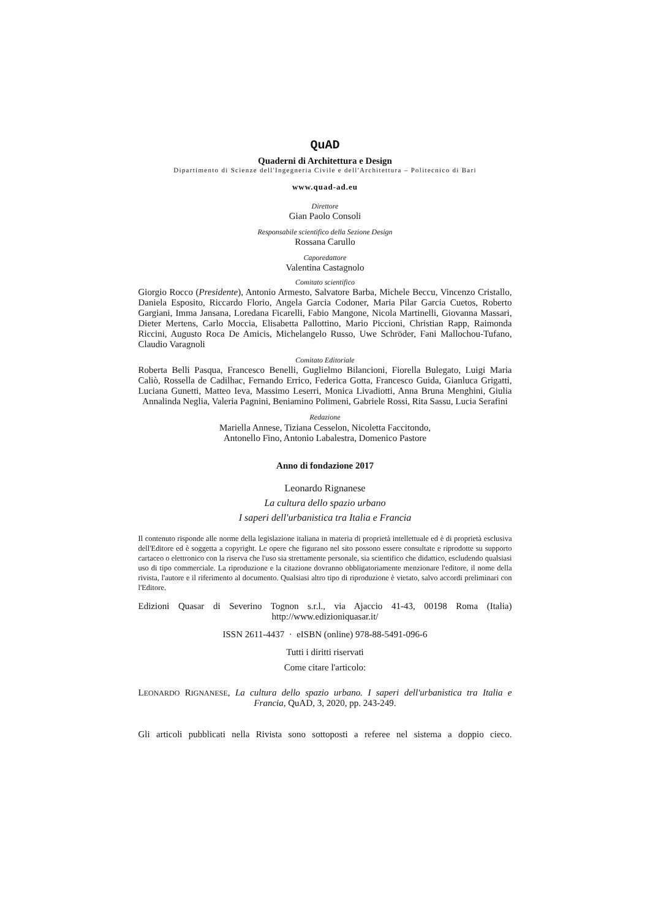QuAD
Quaderni di Architettura e Design
Dipartimento di Scienze dell'Ingegneria Civile e dell'Architettura – Politecnico di Bari
www.quad-ad.eu
Direttore
Gian Paolo Consoli
Responsabile scientifico della Sezione Design
Rossana Carullo
Caporedattore
Valentina Castagnolo
Comitato scientifico
Giorgio Rocco (Presidente), Antonio Armesto, Salvatore Barba, Michele Beccu, Vincenzo Cristallo, Daniela Esposito, Riccardo Florio, Angela Garcia Codoner, Maria Pilar Garcia Cuetos, Roberto Gargiani, Imma Jansana, Loredana Ficarelli, Fabio Mangone, Nicola Martinelli, Giovanna Massari, Dieter Mertens, Carlo Moccia, Elisabetta Pallottino, Mario Piccioni, Christian Rapp, Raimonda Riccini, Augusto Roca De Amicis, Michelangelo Russo, Uwe Schröder, Fani Mallochou-Tufano, Claudio Varagnoli
Comitato Editoriale
Roberta Belli Pasqua, Francesco Benelli, Guglielmo Bilancioni, Fiorella Bulegato, Luigi Maria Caliò, Rossella de Cadilhac, Fernando Errico, Federica Gotta, Francesco Guida, Gianluca Grigatti, Luciana Gunetti, Matteo Ieva, Massimo Leserri, Monica Livadiotti, Anna Bruna Menghini, Giulia Annalinda Neglia, Valeria Pagnini, Beniamino Polimeni, Gabriele Rossi, Rita Sassu, Lucia Serafini
Redazione
Mariella Annese, Tiziana Cesselon, Nicoletta Faccitondo,
Antonello Fino, Antonio Labalestra, Domenico Pastore
Anno di fondazione 2017
Leonardo Rignanese
La cultura dello spazio urbano
I saperi dell'urbanistica tra Italia e Francia
Il contenuto risponde alle norme della legislazione italiana in materia di proprietà intellettuale ed è di proprietà esclusiva dell'Editore ed è soggetta a copyright. Le opere che figurano nel sito possono essere consultate e riprodotte su supporto cartaceo o elettronico con la riserva che l'uso sia strettamente personale, sia scientifico che didattico, escludendo qualsiasi uso di tipo commerciale. La riproduzione e la citazione dovranno obbligatoriamente menzionare l'editore, il nome della rivista, l'autore e il riferimento al documento. Qualsiasi altro tipo di riproduzione è vietato, salvo accordi preliminari con l'Editore.
Edizioni Quasar di Severino Tognon s.r.l., via Ajaccio 41-43, 00198 Roma (Italia) http://www.edizioniquasar.it/
ISSN 2611-4437 · eISBN (online) 978-88-5491-096-6
Tutti i diritti riservati
Come citare l'articolo:
LEONARDO RIGNANESE, La cultura dello spazio urbano. I saperi dell'urbanistica tra Italia e Francia, QuAD, 3, 2020, pp. 243-249.
Gli articoli pubblicati nella Rivista sono sottoposti a referee nel sistema a doppio cieco.